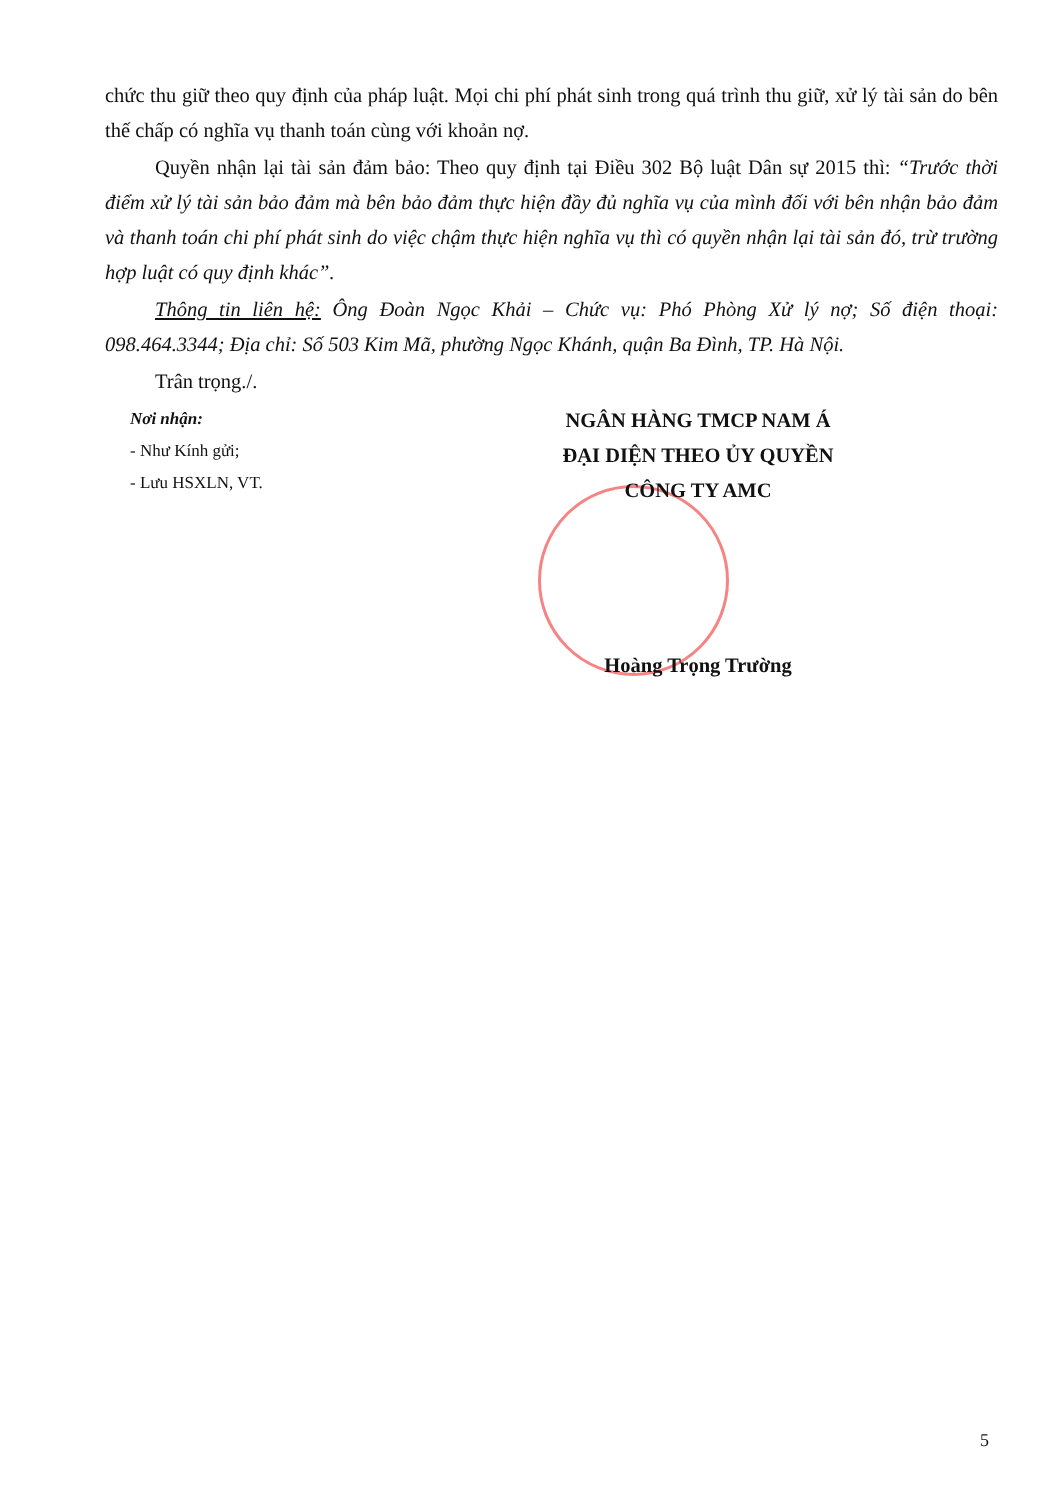chức thu giữ theo quy định của pháp luật. Mọi chi phí phát sinh trong quá trình thu giữ, xử lý tài sản do bên thế chấp có nghĩa vụ thanh toán cùng với khoản nợ.
Quyền nhận lại tài sản đảm bảo: Theo quy định tại Điều 302 Bộ luật Dân sự 2015 thì: “Trước thời điểm xử lý tài sản bảo đảm mà bên bảo đảm thực hiện đầy đủ nghĩa vụ của mình đối với bên nhận bảo đảm và thanh toán chi phí phát sinh do việc chậm thực hiện nghĩa vụ thì có quyền nhận lại tài sản đó, trừ trường hợp luật có quy định khác”.
Thông tin liên hệ: Ông Đoàn Ngọc Khải – Chức vụ: Phó Phòng Xử lý nợ; Số điện thoại: 098.464.3344; Địa chỉ: Số 503 Kim Mã, phường Ngọc Khánh, quận Ba Đình, TP. Hà Nội.
Trân trọng./.
Nơi nhận:
- Như Kính gửi;
- Lưu HSXLN, VT.
NGÂN HÀNG TMCP NAM Á
ĐẠI DIỆN THEO ỦY QUYỀN
CÔNG TY AMC
Hoàng Trọng Trường
5